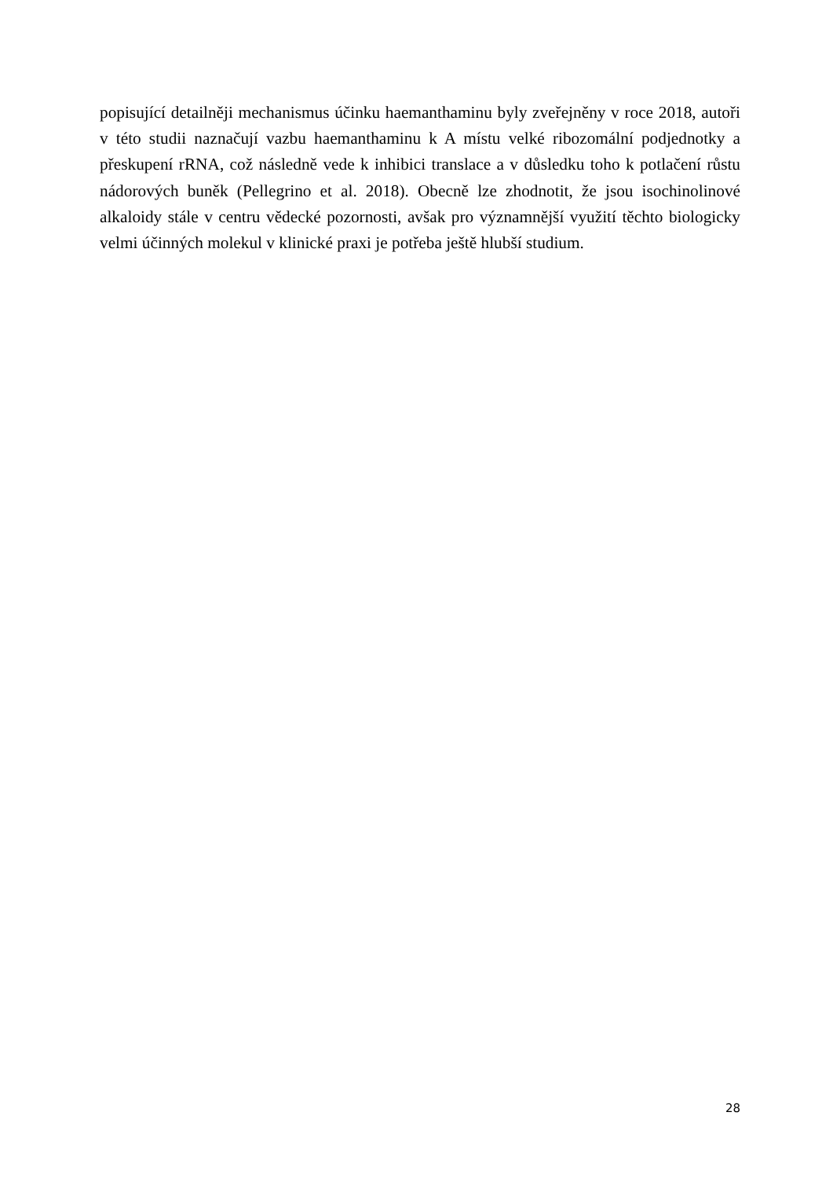popisující detailněji mechanismus účinku haemanthaminu byly zveřejněny v roce 2018, autoři v této studii naznačují vazbu haemanthaminu k A místu velké ribozomální podjednotky a přeskupení rRNA, což následně vede k inhibici translace a v důsledku toho k potlačení růstu nádorových buněk (Pellegrino et al. 2018). Obecně lze zhodnotit, že jsou isochinolinové alkaloidy stále v centru vědecké pozornosti, avšak pro významnější využití těchto biologicky velmi účinných molekul v klinické praxi je potřeba ještě hlubší studium.
28